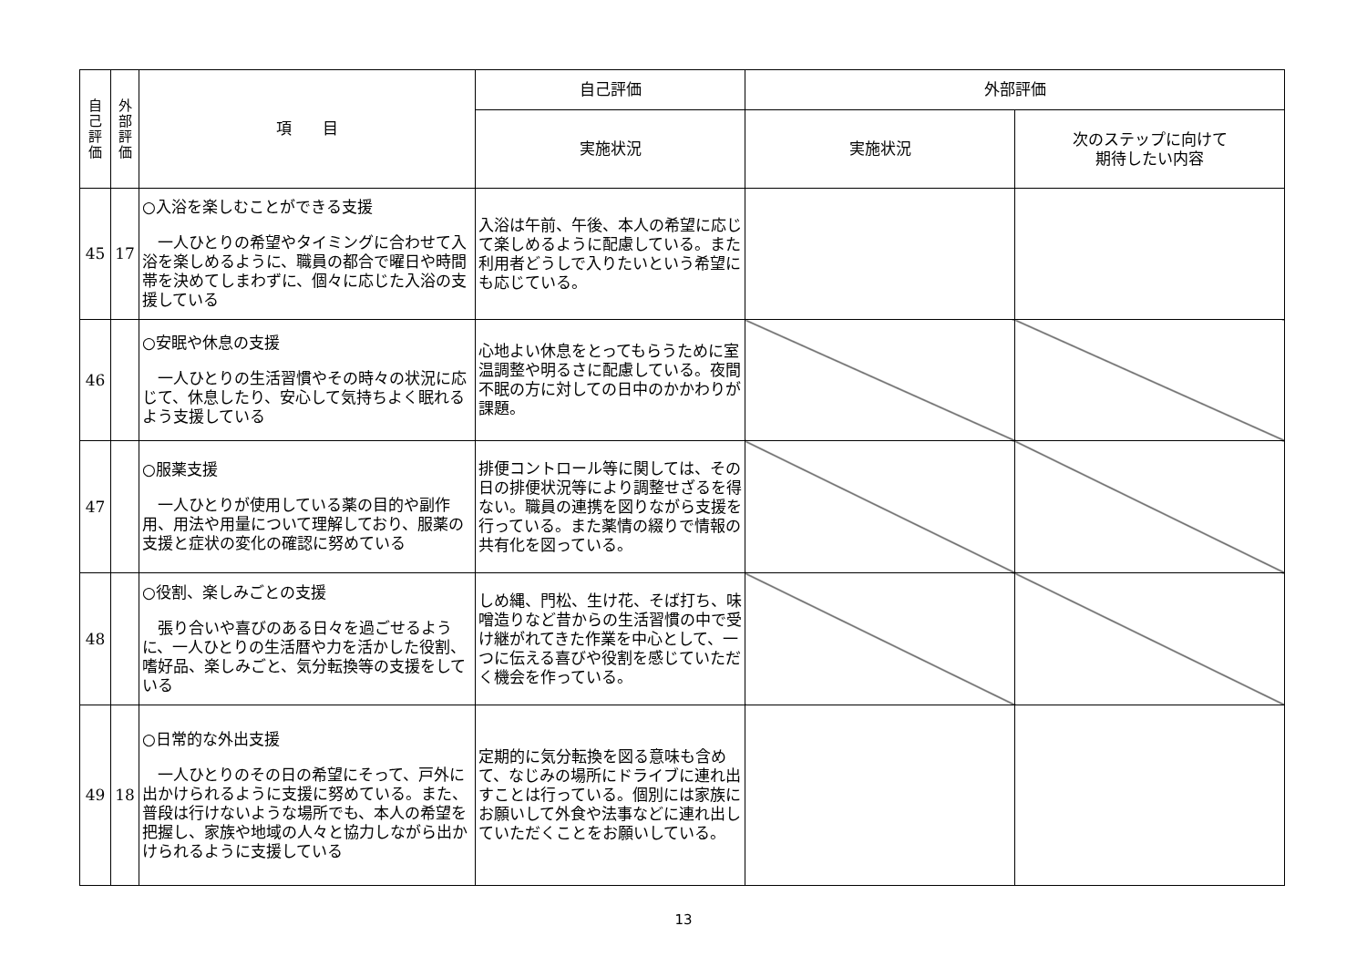| 自 己 評 価 | 外 部 評 価 | 項 目 | 自己評価 | 外部評価 | |
| --- | --- | --- | --- | --- | --- |
| | | | 実施状況 | 実施状況 | 次のステップに向けて 期待したい内容 |
| 45 | 17 | ○入浴を楽しむことができる支援 一人ひとりの希望やタイミングに合わせて入浴を楽しめるように、職員の都合で曜日や時間帯を決めてしまわずに、個々に応じた入浴の支援している | 入浴は午前、午後、本人の希望に応じて楽しめるように配慮している。また利用者どうしで入りたいという希望にも応じている。 | | |
| 46 | | ○安眠や休息の支援 一人ひとりの生活習慣やその時々の状況に応じて、休息したり、安心して気持ちよく眠れるよう支援している | 心地よい休息をとってもらうために室温調整や明るさに配慮している。夜間不眠の方に対しての日中のかかわりが課題。 | | |
| 47 | | ○服薬支援 一人ひとりが使用している薬の目的や副作用、用法や用量について理解しており、服薬の支援と症状の変化の確認に努めている | 排便コントロール等に関しては、その日の排便状況等により調整せざるを得ない。職員の連携を図りながら支援を行っている。また薬情の綴りで情報の共有化を図っている。 | | |
| 48 | | ○役割、楽しみごとの支援 張り合いや喜びのある日々を過ごせるように、一人ひとりの生活暦や力を活かした役割、嗜好品、楽しみごと、気分転換等の支援をしている | しめ縄、門松、生け花、そば打ち、味噌造りなど昔からの生活習慣の中で受け継がれてきた作業を中心として、一つに伝える喜びや役割を感じていただく機会を作っている。 | | |
| 49 | 18 | ○日常的な外出支援 一人ひとりのその日の希望にそって、戸外に出かけられるように支援に努めている。また、普段は行けないような場所でも、本人の希望を把握し、家族や地域の人々と協力しながら出かけられるように支援している | 定期的に気分転換を図る意味も含めて、なじみの場所にドライブに連れ出すことは行っている。個別には家族にお願いして外食や法事などに連れ出していただくことをお願いしている。 | | |
13